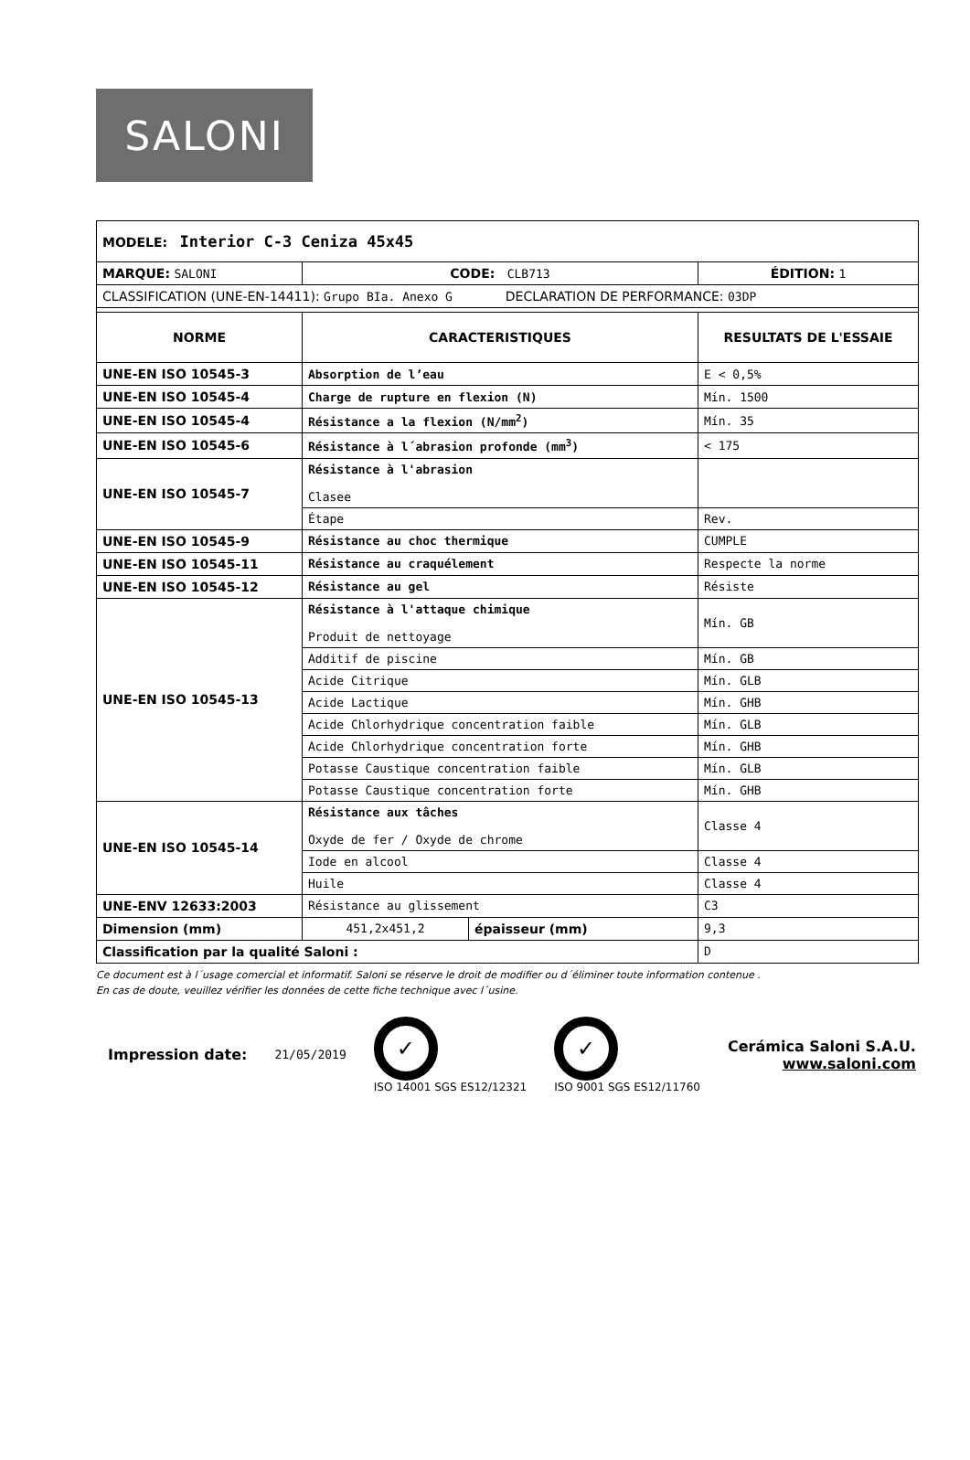SALONI
| MODELE: Interior C-3 Ceniza 45x45 | | | |
| MARQUE: SALONI | CODE: CLB713 | | ÉDITION: 1 |
| CLASSIFICATION (UNE-EN-14411): Grupo BIa. Anexo G DECLARATION DE PERFORMANCE: 03DP | | | |
| NORME | CARACTERISTIQUES | | RESULTATS DE L'ESSAIE |
| UNE-EN ISO 10545-3 | Absorption de l’eau | | E < 0,5% |
| UNE-EN ISO 10545-4 | Charge de rupture en flexion (N) | | Mín. 1500 |
| UNE-EN ISO 10545-4 | Résistance a la flexion (N/mm<sup>2</sup>) | | Mín. 35 |
| UNE-EN ISO 10545-6 | Résistance à l´abrasion profonde (mm<sup>3</sup>) | | < 175 |
| UNE-EN ISO 10545-7 | Résistance à l'abrasion Clasee | | |
| | Étape | | Rev. |
| UNE-EN ISO 10545-9 | Résistance au choc thermique | | CUMPLE |
| UNE-EN ISO 10545-11 | Résistance au craquélement | | Respecte la norme |
| UNE-EN ISO 10545-12 | Résistance au gel | | Résiste |
| UNE-EN ISO 10545-13 | Résistance à l'attaque chimique Produit de nettoyage | | Mín. GB |
| | Additif de piscine | | Mín. GB |
| | Acide Citrique | | Mín. GLB |
| | Acide Lactique | | Mín. GHB |
| | Acide Chlorhydrique concentration faible | | Mín. GLB |
| | Acide Chlorhydrique concentration forte | | Mín. GHB |
| | Potasse Caustique concentration faible | | Mín. GLB |
| | Potasse Caustique concentration forte | | Mín. GHB |
| UNE-EN ISO 10545-14 | Résistance aux tâches Oxyde de fer / Oxyde de chrome | | Classe 4 |
| | Iode en alcool | | Classe 4 |
| | Huile | | Classe 4 |
| UNE-ENV 12633:2003 | Résistance au glissement | | C3 |
| Dimension (mm) | 451,2x451,2 | épaisseur (mm) | 9,3 |
| Classification par la qualité Saloni : | | | D |
Ce document est à l´usage comercial et informatif. Saloni se réserve le droit de modifier ou d´éliminer toute information contenue .
En cas de doute, veuillez vérifier les données de cette fiche technique avec l´usine.
Impression date: 21/05/2019
✓
ISO 14001 SGS ES12/12321
✓
ISO 9001 SGS ES12/11760
Cerámica Saloni S.A.U.
www.saloni.com